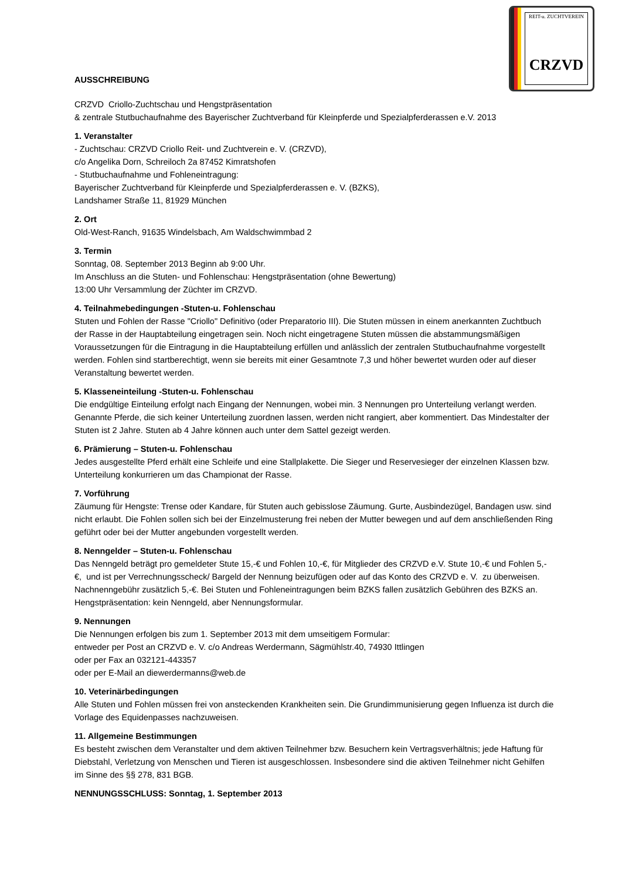REIT-u. ZUCHTVEREIN
CRZVD
AUSSCHREIBUNG
CRZVD Criollo-Zuchtschau und Hengstpräsentation
& zentrale Stutbuchaufnahme des Bayerischer Zuchtverband für Kleinpferde und Spezialpferderassen e.V. 2013
1. Veranstalter
- Zuchtschau: CRZVD Criollo Reit- und Zuchtverein e. V. (CRZVD),
c/o Angelika Dorn, Schreiloch 2a 87452 Kimratshofen
- Stutbuchaufnahme und Fohleneintragung:
Bayerischer Zuchtverband für Kleinpferde und Spezialpferderassen e. V. (BZKS),
Landshamer Straße 11, 81929 München
2. Ort
Old-West-Ranch, 91635 Windelsbach, Am Waldschwimmbad 2
3. Termin
Sonntag, 08. September 2013 Beginn ab 9:00 Uhr.
Im Anschluss an die Stuten- und Fohlenschau: Hengstpräsentation (ohne Bewertung)
13:00 Uhr Versammlung der Züchter im CRZVD.
4. Teilnahmebedingungen -Stuten-u. Fohlenschau
Stuten und Fohlen der Rasse "Criollo" Definitivo (oder Preparatorio III). Die Stuten müssen in einem anerkannten Zuchtbuch der Rasse in der Hauptabteilung eingetragen sein. Noch nicht eingetragene Stuten müssen die abstammungsmäßigen Voraussetzungen für die Eintragung in die Hauptabteilung erfüllen und anlässlich der zentralen Stutbuchaufnahme vorgestellt werden. Fohlen sind startberechtigt, wenn sie bereits mit einer Gesamtnote 7,3 und höher bewertet wurden oder auf dieser Veranstaltung bewertet werden.
5. Klasseneinteilung -Stuten-u. Fohlenschau
Die endgültige Einteilung erfolgt nach Eingang der Nennungen, wobei min. 3 Nennungen pro Unterteilung verlangt werden. Genannte Pferde, die sich keiner Unterteilung zuordnen lassen, werden nicht rangiert, aber kommentiert. Das Mindestalter der Stuten ist 2 Jahre. Stuten ab 4 Jahre können auch unter dem Sattel gezeigt werden.
6. Prämierung – Stuten-u. Fohlenschau
Jedes ausgestellte Pferd erhält eine Schleife und eine Stallplakette. Die Sieger und Reservesieger der einzelnen Klassen bzw. Unterteilung konkurrieren um das Championat der Rasse.
7. Vorführung
Zäumung für Hengste: Trense oder Kandare, für Stuten auch gebisslose Zäumung. Gurte, Ausbindezügel, Bandagen usw. sind nicht erlaubt. Die Fohlen sollen sich bei der Einzelmusterung frei neben der Mutter bewegen und auf dem anschließenden Ring geführt oder bei der Mutter angebunden vorgestellt werden.
8. Nenngelder – Stuten-u. Fohlenschau
Das Nenngeld beträgt pro gemeldeter Stute 15,-€ und Fohlen 10,-€, für Mitglieder des CRZVD e.V. Stute 10,-€ und Fohlen 5,-€, und ist per Verrechnungsscheck/ Bargeld der Nennung beizufügen oder auf das Konto des CRZVD e. V. zu überweisen. Nachnenngebühr zusätzlich 5,-€. Bei Stuten und Fohleneintragungen beim BZKS fallen zusätzlich Gebühren des BZKS an. Hengstpräsentation: kein Nenngeld, aber Nennungsformular.
9. Nennungen
Die Nennungen erfolgen bis zum 1. September 2013 mit dem umseitigem Formular:
entweder per Post an CRZVD e. V. c/o Andreas Werdermann, Sägmühlstr.40, 74930 Ittlingen
oder per Fax an 032121-443357
oder per E-Mail an diewerdermanns@web.de
10. Veterinärbedingungen
Alle Stuten und Fohlen müssen frei von ansteckenden Krankheiten sein. Die Grundimmunisierung gegen Influenza ist durch die Vorlage des Equidenpasses nachzuweisen.
11. Allgemeine Bestimmungen
Es besteht zwischen dem Veranstalter und dem aktiven Teilnehmer bzw. Besuchern kein Vertragsverhältnis; jede Haftung für Diebstahl, Verletzung von Menschen und Tieren ist ausgeschlossen. Insbesondere sind die aktiven Teilnehmer nicht Gehilfen im Sinne des §§ 278, 831 BGB.
NENNUNGSSCHLUSS: Sonntag, 1. September 2013